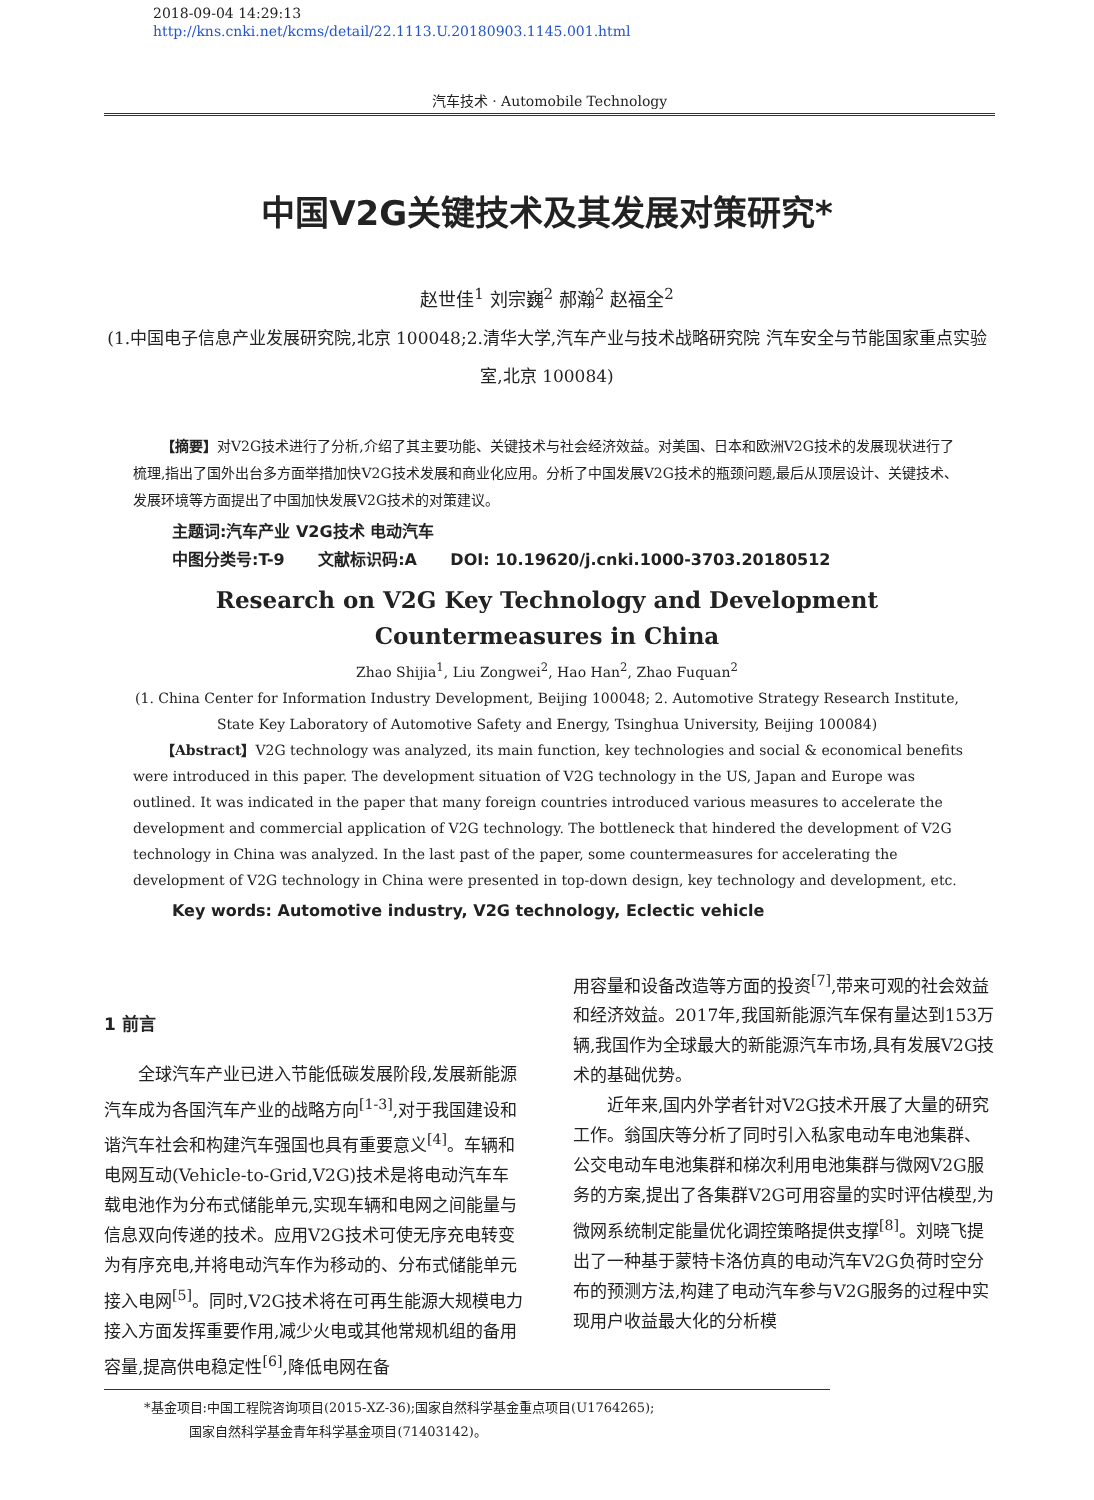2018-09-04 14:29:13
http://kns.cnki.net/kcms/detail/22.1113.U.20180903.1145.001.html
汽车技术 · Automobile Technology
中国V2G关键技术及其发展对策研究*
赵世佳<sup>1</sup> 刘宗巍<sup>2</sup> 郝瀚<sup>2</sup> 赵福全<sup>2</sup>
(1.中国电子信息产业发展研究院,北京 100048;2.清华大学,汽车产业与技术战略研究院 汽车安全与节能国家重点实验室,北京 100084)
【摘要】对V2G技术进行了分析,介绍了其主要功能、关键技术与社会经济效益。对美国、日本和欧洲V2G技术的发展现状进行了梳理,指出了国外出台多方面举措加快V2G技术发展和商业化应用。分析了中国发展V2G技术的瓶颈问题,最后从顶层设计、关键技术、发展环境等方面提出了中国加快发展V2G技术的对策建议。
主题词:汽车产业 V2G技术 电动汽车
中图分类号:T-9 文献标识码:A DOI: 10.19620/j.cnki.1000-3703.20180512
Research on V2G Key Technology and Development Countermeasures in China
Zhao Shijia<sup>1</sup>, Liu Zongwei<sup>2</sup>, Hao Han<sup>2</sup>, Zhao Fuquan<sup>2</sup>
(1. China Center for Information Industry Development, Beijing 100048; 2. Automotive Strategy Research Institute, State Key Laboratory of Automotive Safety and Energy, Tsinghua University, Beijing 100084)
【Abstract】V2G technology was analyzed, its main function, key technologies and social & economical benefits were introduced in this paper. The development situation of V2G technology in the US, Japan and Europe was outlined. It was indicated in the paper that many foreign countries introduced various measures to accelerate the development and commercial application of V2G technology. The bottleneck that hindered the development of V2G technology in China was analyzed. In the last past of the paper, some countermeasures for accelerating the development of V2G technology in China were presented in top-down design, key technology and development, etc.
Key words: Automotive industry, V2G technology, Eclectic vehicle
1 前言
全球汽车产业已进入节能低碳发展阶段,发展新能源汽车成为各国汽车产业的战略方向<sup>[1-3]</sup>,对于我国建设和谐汽车社会和构建汽车强国也具有重要意义<sup>[4]</sup>。车辆和电网互动(Vehicle-to-Grid,V2G)技术是将电动汽车车载电池作为分布式储能单元,实现车辆和电网之间能量与信息双向传递的技术。应用V2G技术可使无序充电转变为有序充电,并将电动汽车作为移动的、分布式储能单元接入电网<sup>[5]</sup>。同时,V2G技术将在可再生能源大规模电力接入方面发挥重要作用,减少火电或其他常规机组的备用容量,提高供电稳定性<sup>[6]</sup>,降低电网在备
用容量和设备改造等方面的投资<sup>[7]</sup>,带来可观的社会效益和经济效益。2017年,我国新能源汽车保有量达到153万辆,我国作为全球最大的新能源汽车市场,具有发展V2G技术的基础优势。
近年来,国内外学者针对V2G技术开展了大量的研究工作。翁国庆等分析了同时引入私家电动车电池集群、公交电动车电池集群和梯次利用电池集群与微网V2G服务的方案,提出了各集群V2G可用容量的实时评估模型,为微网系统制定能量优化调控策略提供支撑<sup>[8]</sup>。刘晓飞提出了一种基于蒙特卡洛仿真的电动汽车V2G负荷时空分布的预测方法,构建了电动汽车参与V2G服务的过程中实现用户收益最大化的分析模
*基金项目:中国工程院咨询项目(2015-XZ-36);国家自然科学基金重点项目(U1764265);
国家自然科学基金青年科学基金项目(71403142)。